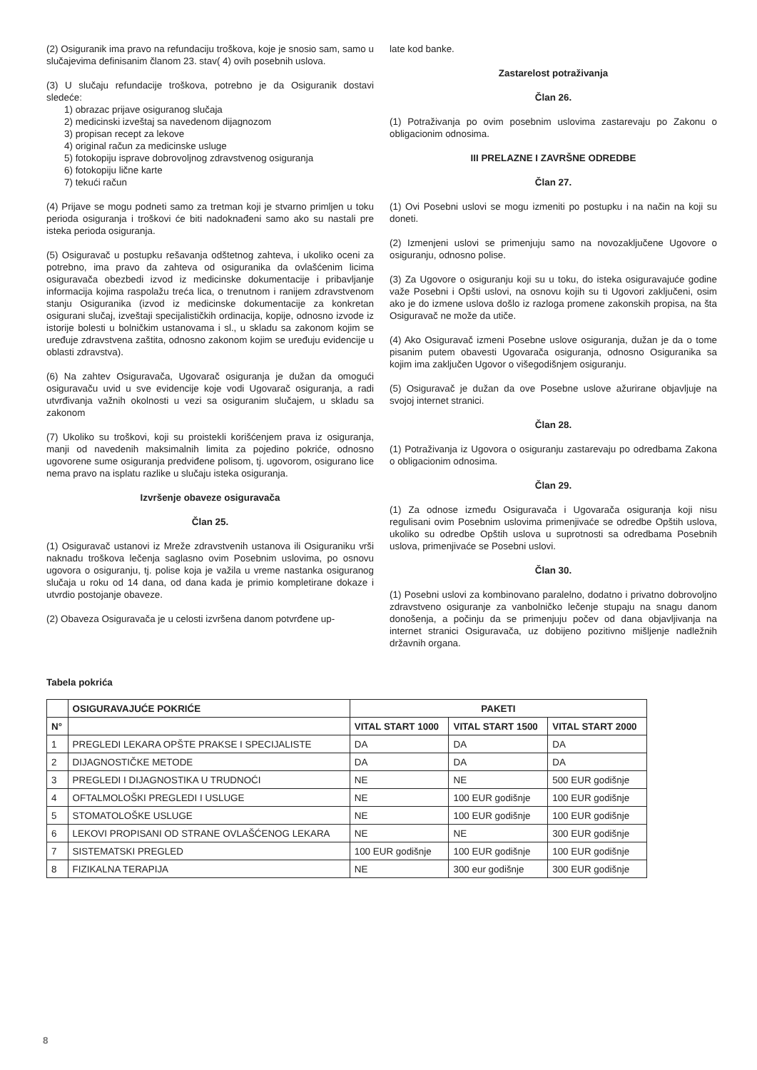(2) Osiguranik ima pravo na refundaciju troškova, koje je snosio sam, samo u slučajevima definisanim članom 23. stav( 4) ovih posebnih uslova.
(3) U slučaju refundacije troškova, potrebno je da Osiguranik dostavi sledeće:
1) obrazac prijave osiguranog slučaja
2) medicinski izveštaj sa navedenom dijagnozom
3) propisan recept za lekove
4) original račun za medicinske usluge
5) fotokopiju isprave dobrovoljnog zdravstvenog osiguranja
6) fotokopiju lične karte
7) tekući račun
(4) Prijave se mogu podneti samo za tretman koji je stvarno primljen u toku perioda osiguranja i troškovi će biti nadoknađeni samo ako su nastali pre isteka perioda osiguranja.
(5) Osiguravač u postupku rešavanja odštetnog zahteva, i ukoliko oceni za potrebno, ima pravo da zahteva od osiguranika da ovlašćenim licima osiguravača obezbedi izvod iz medicinske dokumentacije i pribavljanje informacija kojima raspolažu treća lica, o trenutnom i ranijem zdravstvenom stanju Osiguranika (izvod iz medicinske dokumentacije za konkretan osigurani slučaj, izveštaji specijalističkih ordinacija, kopije, odnosno izvode iz istorije bolesti u bolničkim ustanovama i sl., u skladu sa zakonom kojim se uređuje zdravstvena zaštita, odnosno zakonom kojim se uređuju evidencije u oblasti zdravstva).
(6) Na zahtev Osiguravača, Ugovarač osiguranja je dužan da omogući osiguravaču uvid u sve evidencije koje vodi Ugovarač osiguranja, a radi utvrđivanja važnih okolnosti u vezi sa osiguranim slučajem, u skladu sa zakonom
(7) Ukoliko su troškovi, koji su proistekli korišćenjem prava iz osiguranja, manji od navedenih maksimalnih limita za pojedino pokriće, odnosno ugovorene sume osiguranja predviđene polisom, tj. ugovorom, osigurano lice nema pravo na isplatu razlike u slučaju isteka osiguranja.
Izvršenje obaveze osiguravača
Član 25.
(1) Osiguravač ustanovi iz Mreže zdravstvenih ustanova ili Osiguraniku vrši naknadu troškova lečenja saglasno ovim Posebnim uslovima, po osnovu ugovora o osiguranju, tj. polise koja je važila u vreme nastanka osiguranog slučaja u roku od 14 dana, od dana kada je primio kompletirane dokaze i utvrdio postojanje obaveze.
(2) Obaveza Osiguravača je u celosti izvršena danom potvrđene up-
late kod banke.
Zastarelost potraživanja
Član 26.
(1) Potraživanja po ovim posebnim uslovima zastarevaju po Zakonu o obligacionim odnosima.
III PRELAZNE I ZAVRŠNE ODREDBE
Član 27.
(1) Ovi Posebni uslovi se mogu izmeniti po postupku i na način na koji su doneti.
(2) Izmenjeni uslovi se primenjuju samo na novozaključene Ugovore o osiguranju, odnosno polise.
(3) Za Ugovore o osiguranju koji su u toku, do isteka osiguravajuće godine važe Posebni i Opšti uslovi, na osnovu kojih su ti Ugovori zaključeni, osim ako je do izmene uslova došlo iz razloga promene zakonskih propisa, na šta Osiguravač ne može da utiče.
(4) Ako Osiguravač izmeni Posebne uslove osiguranja, dužan je da o tome pisanim putem obavesti Ugovarača osiguranja, odnosno Osiguranika sa kojim ima zaključen Ugovor o višegodišnjem osiguranju.
(5) Osiguravač je dužan da ove Posebne uslove ažurirane objavljuje na svojoj internet stranici.
Član 28.
(1) Potraživanja iz Ugovora o osiguranju zastarevaju po odredbama Zakona o obligacionim odnosima.
Član 29.
(1) Za odnose između Osiguravača i Ugovarača osiguranja koji nisu regulisani ovim Posebnim uslovima primenjivaće se odredbe Opštih uslova, ukoliko su odredbe Opštih uslova u suprotnosti sa odredbama Posebnih uslova, primenjivaće se Posebni uslovi.
Član 30.
(1) Posebni uslovi za kombinovano paralelno, dodatno i privatno dobrovoljno zdravstveno osiguranje za vanbolničko lečenje stupaju na snagu danom donošenja, a počinju da se primenjuju počev od dana objavljivanja na internet stranici Osiguravača, uz dobijeno pozitivno mišljenje nadležnih državnih organa.
Tabela pokrića
| | OSIGURAVAJUĆE POKRIĆE | PAKETI | | |
| --- | --- | --- | --- | --- |
| N° | | VITAL START 1000 | VITAL START 1500 | VITAL START 2000 |
| 1 | PREGLEDI LEKARA OPŠTE PRAKSE I SPECIJALISTE | DA | DA | DA |
| 2 | DIJAGNOSTIČKE METODE | DA | DA | DA |
| 3 | PREGLEDI I DIJAGNOSTIKA U TRUDNOĆI | NE | NE | 500 EUR godišnje |
| 4 | OFTALMOLOŠKI PREGLEDI I USLUGE | NE | 100 EUR godišnje | 100 EUR godišnje |
| 5 | STOMATOLOŠKE USLUGE | NE | 100 EUR godišnje | 100 EUR godišnje |
| 6 | LEKOVI PROPISANI OD STRANE OVLAŠĆENOG LEKARA | NE | NE | 300 EUR godišnje |
| 7 | SISTEMATSKI PREGLED | 100 EUR godišnje | 100 EUR godišnje | 100 EUR godišnje |
| 8 | FIZIKALNA TERAPIJA | NE | 300 eur godišnje | 300 EUR godišnje |
8